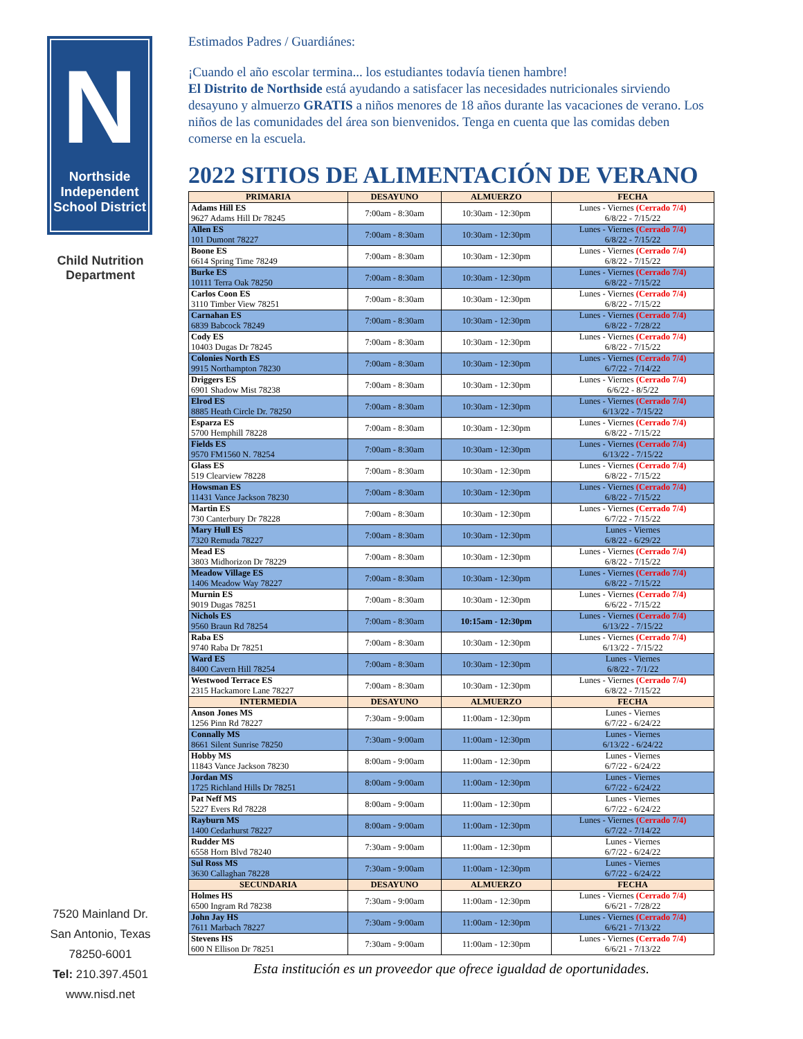N
Northside Independent School District
Child Nutrition Department
7520 Mainland Dr.
San Antonio, Texas
78250-6001
Tel: 210.397.4501
www.nisd.net
Estimados Padres / Guardiánes:
¡Cuando el año escolar termina... los estudiantes todavía tienen hambre!
El Distrito de Northside está ayudando a satisfacer las necesidades nutricionales sirviendo desayuno y almuerzo GRATIS a niños menores de 18 años durante las vacaciones de verano. Los niños de las comunidades del área son bienvenidos. Tenga en cuenta que las comidas deben comerse en la escuela.
2022 SITIOS DE ALIMENTACIÓN DE VERANO
| PRIMARIA | DESAYUNO | ALMUERZO | FECHA |
| --- | --- | --- | --- |
| Adams Hill ES 9627 Adams Hill Dr 78245 | 7:00am - 8:30am | 10:30am - 12:30pm | Lunes - Viernes (Cerrado 7/4) 6/8/22 - 7/15/22 |
| Allen ES 101 Dumont 78227 | 7:00am - 8:30am | 10:30am - 12:30pm | Lunes - Viernes (Cerrado 7/4) 6/8/22 - 7/15/22 |
| Boone ES 6614 Spring Time 78249 | 7:00am - 8:30am | 10:30am - 12:30pm | Lunes - Viernes (Cerrado 7/4) 6/8/22 - 7/15/22 |
| Burke ES 10111 Terra Oak 78250 | 7:00am - 8:30am | 10:30am - 12:30pm | Lunes - Viernes (Cerrado 7/4) 6/8/22 - 7/15/22 |
| Carlos Coon ES 3110 Timber View 78251 | 7:00am - 8:30am | 10:30am - 12:30pm | Lunes - Viernes (Cerrado 7/4) 6/8/22 - 7/15/22 |
| Carnahan ES 6839 Babcock 78249 | 7:00am - 8:30am | 10:30am - 12:30pm | Lunes - Viernes (Cerrado 7/4) 6/8/22 - 7/28/22 |
| Cody ES 10403 Dugas Dr 78245 | 7:00am - 8:30am | 10:30am - 12:30pm | Lunes - Viernes (Cerrado 7/4) 6/8/22 - 7/15/22 |
| Colonies North ES 9915 Northampton 78230 | 7:00am - 8:30am | 10:30am - 12:30pm | Lunes - Viernes (Cerrado 7/4) 6/7/22 - 7/14/22 |
| Driggers ES 6901 Shadow Mist 78238 | 7:00am - 8:30am | 10:30am - 12:30pm | Lunes - Viernes (Cerrado 7/4) 6/6/22 - 8/5/22 |
| Elrod ES 8885 Heath Circle Dr. 78250 | 7:00am - 8:30am | 10:30am - 12:30pm | Lunes - Viernes (Cerrado 7/4) 6/13/22 - 7/15/22 |
| Esparza ES 5700 Hemphill 78228 | 7:00am - 8:30am | 10:30am - 12:30pm | Lunes - Viernes (Cerrado 7/4) 6/8/22 - 7/15/22 |
| Fields ES 9570 FM1560 N. 78254 | 7:00am - 8:30am | 10:30am - 12:30pm | Lunes - Viernes (Cerrado 7/4) 6/13/22 - 7/15/22 |
| Glass ES 519 Clearview 78228 | 7:00am - 8:30am | 10:30am - 12:30pm | Lunes - Viernes (Cerrado 7/4) 6/8/22 - 7/15/22 |
| Howsman ES 11431 Vance Jackson 78230 | 7:00am - 8:30am | 10:30am - 12:30pm | Lunes - Viernes (Cerrado 7/4) 6/8/22 - 7/15/22 |
| Martin ES 730 Canterbury Dr 78228 | 7:00am - 8:30am | 10:30am - 12:30pm | Lunes - Viernes (Cerrado 7/4) 6/7/22 - 7/15/22 |
| Mary Hull ES 7320 Remuda 78227 | 7:00am - 8:30am | 10:30am - 12:30pm | Lunes - Viernes 6/8/22 - 6/29/22 |
| Mead ES 3803 Midhorizon Dr 78229 | 7:00am - 8:30am | 10:30am - 12:30pm | Lunes - Viernes (Cerrado 7/4) 6/8/22 - 7/15/22 |
| Meadow Village ES 1406 Meadow Way 78227 | 7:00am - 8:30am | 10:30am - 12:30pm | Lunes - Viernes (Cerrado 7/4) 6/8/22 - 7/15/22 |
| Murnin ES 9019 Dugas 78251 | 7:00am - 8:30am | 10:30am - 12:30pm | Lunes - Viernes (Cerrado 7/4) 6/6/22 - 7/15/22 |
| Nichols ES 9560 Braun Rd 78254 | 7:00am - 8:30am | 10:15am - 12:30pm | Lunes - Viernes (Cerrado 7/4) 6/13/22 - 7/15/22 |
| Raba ES 9740 Raba Dr 78251 | 7:00am - 8:30am | 10:30am - 12:30pm | Lunes - Viernes (Cerrado 7/4) 6/13/22 - 7/15/22 |
| Ward ES 8400 Cavern Hill 78254 | 7:00am - 8:30am | 10:30am - 12:30pm | Lunes - Viernes 6/8/22 - 7/1/22 |
| Westwood Terrace ES 2315 Hackamore Lane 78227 | 7:00am - 8:30am | 10:30am - 12:30pm | Lunes - Viernes (Cerrado 7/4) 6/8/22 - 7/15/22 |
| INTERMEDIA | DESAYUNO | ALMUERZO | FECHA |
| Anson Jones MS 1256 Pinn Rd 78227 | 7:30am - 9:00am | 11:00am - 12:30pm | Lunes - Viernes 6/7/22 - 6/24/22 |
| Connally MS 8661 Silent Sunrise 78250 | 7:30am - 9:00am | 11:00am - 12:30pm | Lunes - Viernes 6/13/22 - 6/24/22 |
| Hobby MS 11843 Vance Jackson 78230 | 8:00am - 9:00am | 11:00am - 12:30pm | Lunes - Viernes 6/7/22 - 6/24/22 |
| Jordan MS 1725 Richland Hills Dr 78251 | 8:00am - 9:00am | 11:00am - 12:30pm | Lunes - Viernes 6/7/22 - 6/24/22 |
| Pat Neff MS 5227 Evers Rd 78228 | 8:00am - 9:00am | 11:00am - 12:30pm | Lunes - Viernes 6/7/22 - 6/24/22 |
| Rayburn MS 1400 Cedarhurst 78227 | 8:00am - 9:00am | 11:00am - 12:30pm | Lunes - Viernes (Cerrado 7/4) 6/7/22 - 7/14/22 |
| Rudder MS 6558 Horn Blvd 78240 | 7:30am - 9:00am | 11:00am - 12:30pm | Lunes - Viernes 6/7/22 - 6/24/22 |
| Sul Ross MS 3630 Callaghan 78228 | 7:30am - 9:00am | 11:00am - 12:30pm | Lunes - Viernes 6/7/22 - 6/24/22 |
| SECUNDARIA | DESAYUNO | ALMUERZO | FECHA |
| Holmes HS 6500 Ingram Rd 78238 | 7:30am - 9:00am | 11:00am - 12:30pm | Lunes - Viernes (Cerrado 7/4) 6/6/21 - 7/28/22 |
| John Jay HS 7611 Marbach 78227 | 7:30am - 9:00am | 11:00am - 12:30pm | Lunes - Viernes (Cerrado 7/4) 6/6/21 - 7/13/22 |
| Stevens HS 600 N Ellison Dr 78251 | 7:30am - 9:00am | 11:00am - 12:30pm | Lunes - Viernes (Cerrado 7/4) 6/6/21 - 7/13/22 |
Esta institución es un proveedor que ofrece igualdad de oportunidades.